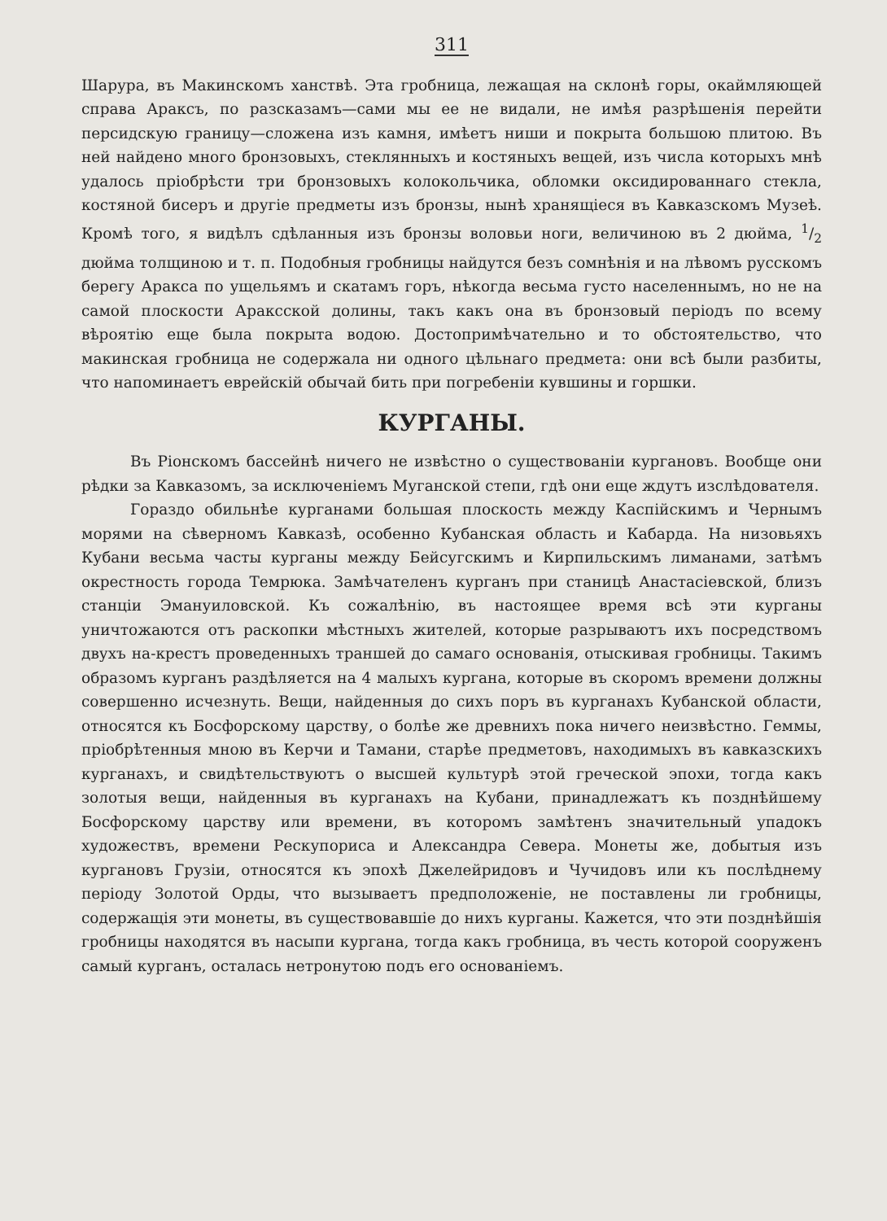311
Шарура, въ Макинскомъ ханствѣ. Эта гробница, лежащая на склонѣ горы, окаймляющей справа Араксъ, по разсказамъ—сами мы ее не видали, не имѣя разрѣшенія перейти персидскую границу—сложена изъ камня, имѣетъ ниши и покрыта большою плитою. Въ ней найдено много бронзовыхъ, стеклянныхъ и костяныхъ вещей, изъ числа которыхъ мнѣ удалось пріобрѣсти три бронзовыхъ колокольчика, обломки оксидированнаго стекла, костяной бисеръ и другіе предметы изъ бронзы, нынѣ хранящіеся въ Кавказскомъ Музеѣ. Кромѣ того, я видѣлъ сдѣланныя изъ бронзы воловьи ноги, величиною въ 2 дюйма, 1/2 дюйма толщиною и т. п. Подобныя гробницы найдутся безъ сомнѣнія и на лѣвомъ русскомъ берегу Аракса по ущельямъ и скатамъ горъ, нѣкогда весьма густо населеннымъ, но не на самой плоскости Араксской долины, такъ какъ она въ бронзовый періодъ по всему вѣроятію еще была покрыта водою. Достопримѣчательно и то обстоятельство, что макинская гробница не содержала ни одного цѣльнаго предмета: они всѣ были разбиты, что напоминаетъ еврейскій обычай бить при погребеніи кувшины и горшки.
КУРГАНЫ.
Въ Ріонскомъ бассейнѣ ничего не извѣстно о существованіи кургановъ. Вообще они рѣдки за Кавказомъ, за исключеніемъ Муганской степи, гдѣ они еще ждутъ изслѣдователя.
Гораздо обильнѣе курганами большая плоскость между Каспійскимъ и Чернымъ морями на сѣверномъ Кавказѣ, особенно Кубанская область и Кабарда. На низовьяхъ Кубани весьма часты курганы между Бейсугскимъ и Кирпильскимъ лиманами, затѣмъ окрестность города Темрюка. Замѣчателенъ курганъ при станицѣ Анастасіевской, близъ станціи Эмануиловской. Къ сожалѣнію, въ настоящее время всѣ эти курганы уничтожаются отъ раскопки мѣстныхъ жителей, которые разрываютъ ихъ посредствомъ двухъ на-крестъ проведенныхъ траншей до самаго основанія, отыскивая гробницы. Такимъ образомъ курганъ раздѣляется на 4 малыхъ кургана, которые въ скоромъ времени должны совершенно исчезнуть. Вещи, найденныя до сихъ поръ въ курганахъ Кубанской области, относятся къ Босфорскому царству, о болѣе же древнихъ пока ничего неизвѣстно. Геммы, пріобрѣтенныя мною въ Керчи и Тамани, старѣе предметовъ, находимыхъ въ кавказскихъ курганахъ, и свидѣтельствуютъ о высшей культурѣ этой греческой эпохи, тогда какъ золотыя вещи, найденныя въ курганахъ на Кубани, принадлежатъ къ позднѣйшему Босфорскому царству или времени, въ которомъ замѣтенъ значительный упадокъ художествъ, времени Рескупориса и Александра Севера. Монеты же, добытыя изъ кургановъ Грузіи, относятся къ эпохѣ Джелейридовъ и Чучидовъ или къ послѣднему періоду Золотой Орды, что вызываетъ предположеніе, не поставлены ли гробницы, содержащія эти монеты, въ существовавшіе до нихъ курганы. Кажется, что эти позднѣйшія гробницы находятся въ насыпи кургана, тогда какъ гробница, въ честь которой сооруженъ самый курганъ, осталась нетронутою подъ его основаніемъ.